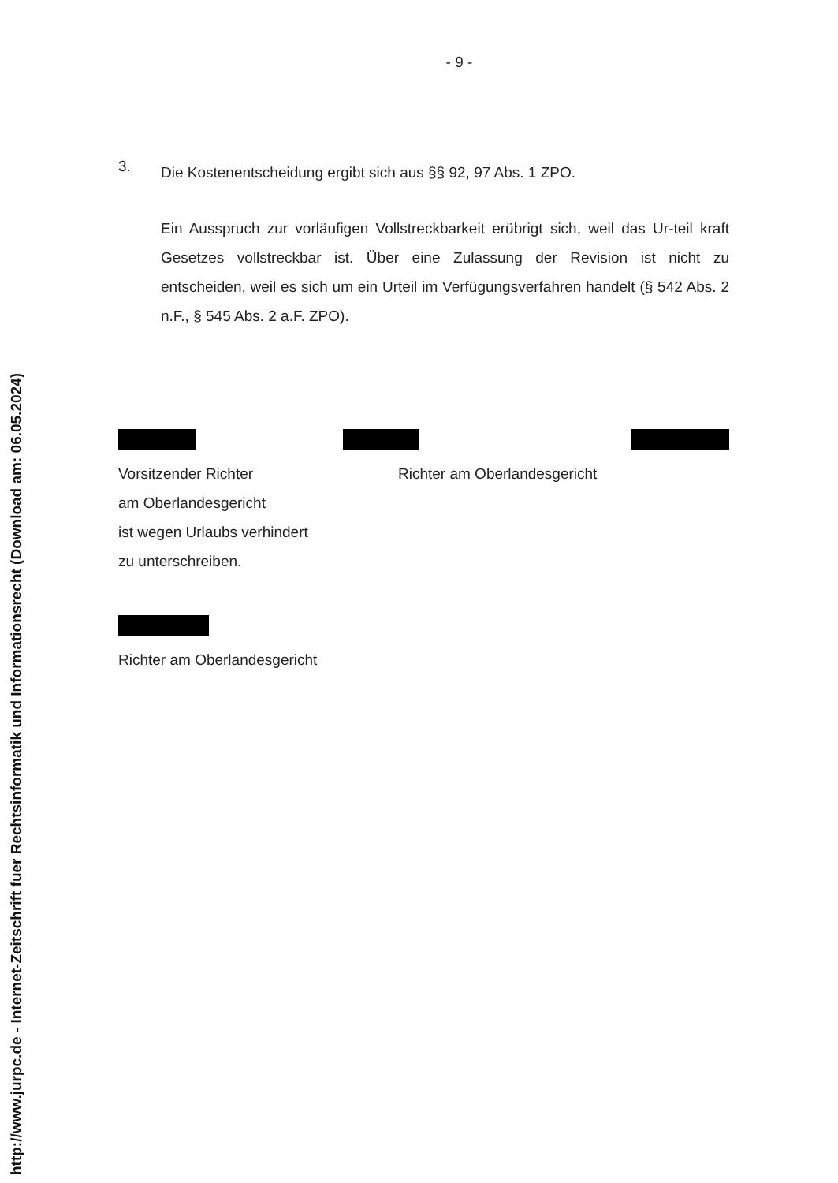http://www.jurpc.de - Internet-Zeitschrift fuer Rechtsinformatik und Informationsrecht (Download am: 06.05.2024)
- 9 -
3.
Die Kostenentscheidung ergibt sich aus §§ 92, 97 Abs. 1 ZPO.
Ein Ausspruch zur vorläufigen Vollstreckbarkeit erübrigt sich, weil das Ur-teil kraft Gesetzes vollstreckbar ist. Über eine Zulassung der Revision ist nicht zu entscheiden, weil es sich um ein Urteil im Verfügungsverfahren handelt (§ 542 Abs. 2 n.F., § 545 Abs. 2 a.F. ZPO).
Vorsitzender Richter
am Oberlandesgericht
ist wegen Urlaubs verhindert
zu unterschreiben.
Richter am Oberlandesgericht
Richter am Oberlandesgericht